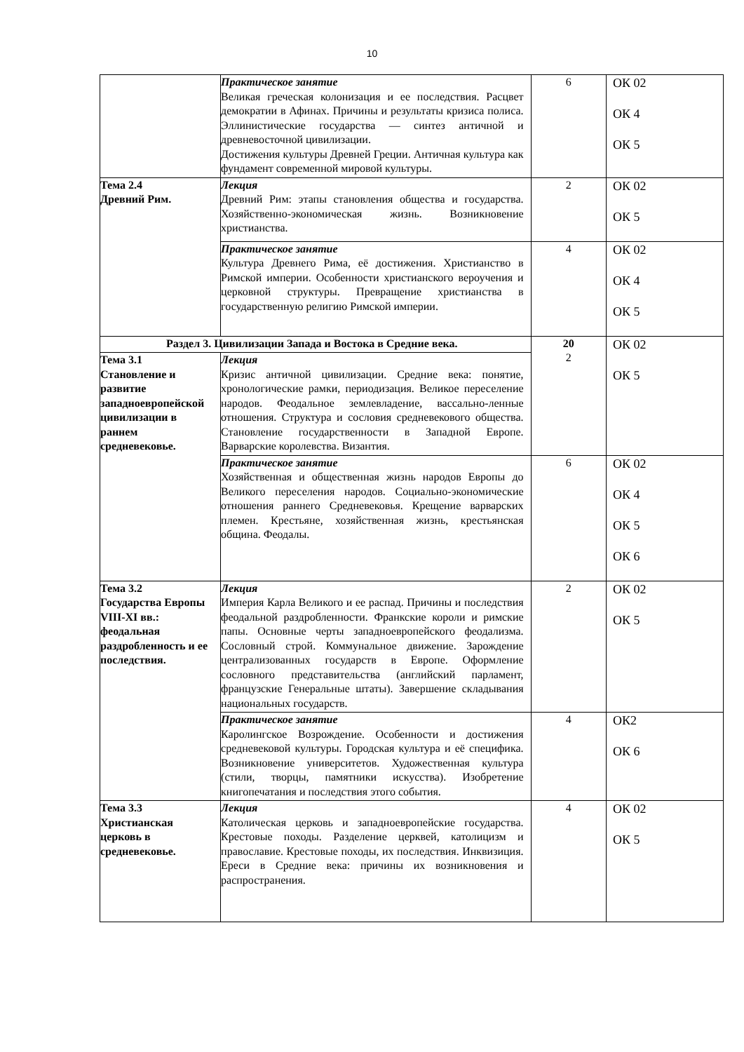10
| | Практическое занятие Великая греческая колонизация и ее последствия. Расцвет демократии в Афинах. Причины и результаты кризиса полиса. Эллинистические государства — синтез античной и древневосточной цивилизации. Достижения культуры Древней Греции. Античная культура как фундамент современной мировой культуры. | 6 | ОК 02 ОК 4 ОК 5 |
| Тема 2.4 Древний Рим. | Лекция Древний Рим: этапы становления общества и государства. Хозяйственно-экономическая жизнь. Возникновение христианства. | 2 | ОК 02 ОК 5 |
| | Практическое занятие Культура Древнего Рима, её достижения. Христианство в Римской империи. Особенности христианского вероучения и церковной структуры. Превращение христианства в государственную религию Римской империи. | 4 | ОК 02 ОК 4 ОК 5 |
| Раздел 3. Цивилизации Запада и Востока в Средние века. | | 20 2 | ОК 02 ОК 5 |
| Тема 3.1 Становление и развитие западноевропейской цивилизации в раннем средневековье. | Лекция Кризис античной цивилизации. Средние века: понятие, хронологические рамки, периодизация. Великое переселение народов. Феодальное землевладение, вассально-ленные отношения. Структура и сословия средневекового общества. Становление государственности в Западной Европе. Варварские королевства. Византия. | | |
| | Практическое занятие Хозяйственная и общественная жизнь народов Европы до Великого переселения народов. Социально-экономические отношения раннего Средневековья. Крещение варварских племен. Крестьяне, хозяйственная жизнь, крестьянская община. Феодалы. | 6 | ОК 02 ОК 4 ОК 5 ОК 6 |
| Тема 3.2 Государства Европы VIII-XI вв.: феодальная раздробленность и ее последствия. | Лекция Империя Карла Великого и ее распад. Причины и последствия феодальной раздробленности. Франкские короли и римские папы. Основные черты западноевропейского феодализма. Сословный строй. Коммунальное движение. Зарождение централизованных государств в Европе. Оформление сословного представительства (английский парламент, французские Генеральные штаты). Завершение складывания национальных государств. | 2 | ОК 02 ОК 5 |
| | Практическое занятие Каролингское Возрождение. Особенности и достижения средневековой культуры. Городская культура и её специфика. Возникновение университетов. Художественная культура (стили, творцы, памятники искусства). Изобретение книгопечатания и последствия этого события. | 4 | ОК2 ОК 6 |
| Тема 3.3 Христианская церковь в средневековье. | Лекция Католическая церковь и западноевропейские государства. Крестовые походы. Разделение церквей, католицизм и православие. Крестовые походы, их последствия. Инквизиция. Ереси в Средние века: причины их возникновения и распространения. | 4 | ОК 02 ОК 5 |